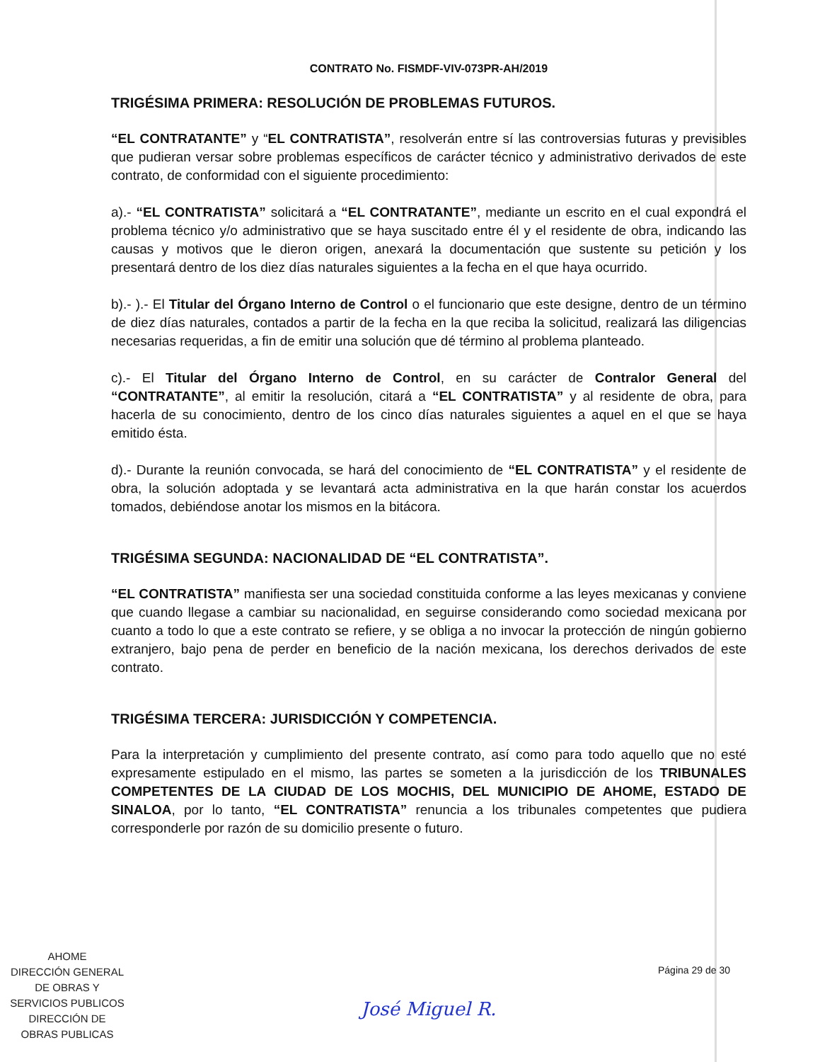CONTRATO No. FISMDF-VIV-073PR-AH/2019
TRIGÉSIMA PRIMERA: RESOLUCIÓN DE PROBLEMAS FUTUROS.
“EL CONTRATANTE” y “EL CONTRATISTA”, resolverán entre sí las controversias futuras y previsibles que pudieran versar sobre problemas específicos de carácter técnico y administrativo derivados de este contrato, de conformidad con el siguiente procedimiento:
a).- “EL CONTRATISTA” solicitará a “EL CONTRATANTE”, mediante un escrito en el cual expondrá el problema técnico y/o administrativo que se haya suscitado entre él y el residente de obra, indicando las causas y motivos que le dieron origen, anexará la documentación que sustente su petición y los presentará dentro de los diez días naturales siguientes a la fecha en el que haya ocurrido.
b).- ).- El Titular del Órgano Interno de Control o el funcionario que este designe, dentro de un término de diez días naturales, contados a partir de la fecha en la que reciba la solicitud, realizará las diligencias necesarias requeridas, a fin de emitir una solución que dé término al problema planteado.
c).- El Titular del Órgano Interno de Control, en su carácter de Contralor General del “CONTRATANTE”, al emitir la resolución, citará a “EL CONTRATISTA” y al residente de obra, para hacerla de su conocimiento, dentro de los cinco días naturales siguientes a aquel en el que se haya emitido ésta.
d).- Durante la reunión convocada, se hará del conocimiento de “EL CONTRATISTA” y el residente de obra, la solución adoptada y se levantará acta administrativa en la que harán constar los acuerdos tomados, debiéndose anotar los mismos en la bitácora.
TRIGÉSIMA SEGUNDA: NACIONALIDAD DE “EL CONTRATISTA”.
“EL CONTRATISTA” manifiesta ser una sociedad constituida conforme a las leyes mexicanas y conviene que cuando llegase a cambiar su nacionalidad, en seguirse considerando como sociedad mexicana por cuanto a todo lo que a este contrato se refiere, y se obliga a no invocar la protección de ningún gobierno extranjero, bajo pena de perder en beneficio de la nación mexicana, los derechos derivados de este contrato.
TRIGÉSIMA TERCERA: JURISDICCIÓN Y COMPETENCIA.
Para la interpretación y cumplimiento del presente contrato, así como para todo aquello que no esté expresamente estipulado en el mismo, las partes se someten a la jurisdicción de los TRIBUNALES COMPETENTES DE LA CIUDAD DE LOS MOCHIS, DEL MUNICIPIO DE AHOME, ESTADO DE SINALOA, por lo tanto, “EL CONTRATISTA” renuncia a los tribunales competentes que pudiera corresponderle por razón de su domicilio presente o futuro.
AHOME
DIRECCIÓN GENERAL
DE OBRAS Y
SERVICIOS PUBLICOS
DIRECCIÓN DE
OBRAS PUBLICAS
Página 29 de 30
José Miguel R.